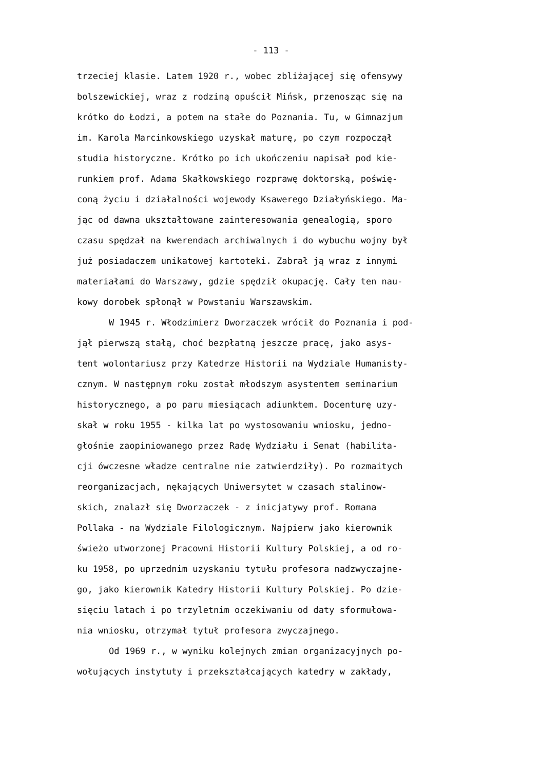- 113 -
trzeciej klasie. Latem 1920 r., wobec zbliżającej się ofensywy
bolszewickiej, wraz z rodziną opuścił Mińsk, przenosząc się na
krótko do Łodzi, a potem na stałe do Poznania. Tu, w Gimnazjum
im. Karola Marcinkowskiego uzyskał maturę, po czym rozpoczął
studia historyczne. Krótko po ich ukończeniu napisał pod kie-
runkiem prof. Adama Skałkowskiego rozprawę doktorską, poświę-
coną życiu i działalności wojewody Ksawerego Działyńskiego. Ma-
jąc od dawna ukształtowane zainteresowania genealogią, sporo
czasu spędzał na kwerendach archiwalnych i do wybuchu wojny był
już posiadaczem unikatowej kartoteki. Zabrał ją wraz z innymi
materiałami do Warszawy, gdzie spędził okupację. Cały ten nau-
kowy dorobek spłonął w Powstaniu Warszawskim.
W 1945 r. Włodzimierz Dworzaczek wrócił do Poznania i pod-
jął pierwszą stałą, choć bezpłatną jeszcze pracę, jako asys-
tent wolontariusz przy Katedrze Historii na Wydziale Humanisty-
cznym. W następnym roku został młodszym asystentem seminarium
historycznego, a po paru miesiącach adiunktem. Docenturę uzy-
skał w roku 1955 - kilka lat po wystosowaniu wniosku, jedno-
głośnie zaopiniowanego przez Radę Wydziału i Senat (habilita-
cji ówczesne władze centralne nie zatwierdziły). Po rozmaitych
reorganizacjach, nękających Uniwersytet w czasach stalinow-
skich, znalazł się Dworzaczek - z inicjatywy prof. Romana
Pollaka - na Wydziale Filologicznym. Najpierw jako kierownik
świeżo utworzonej Pracowni Historii Kultury Polskiej, a od ro-
ku 1958, po uprzednim uzyskaniu tytułu profesora nadzwyczajne-
go, jako kierownik Katedry Historii Kultury Polskiej. Po dzie-
sięciu latach i po trzyletnim oczekiwaniu od daty sformułowa-
nia wniosku, otrzymał tytuł profesora zwyczajnego.
Od 1969 r., w wyniku kolejnych zmian organizacyjnych po-
wołujących instytuty i przekształcających katedry w zakłady,